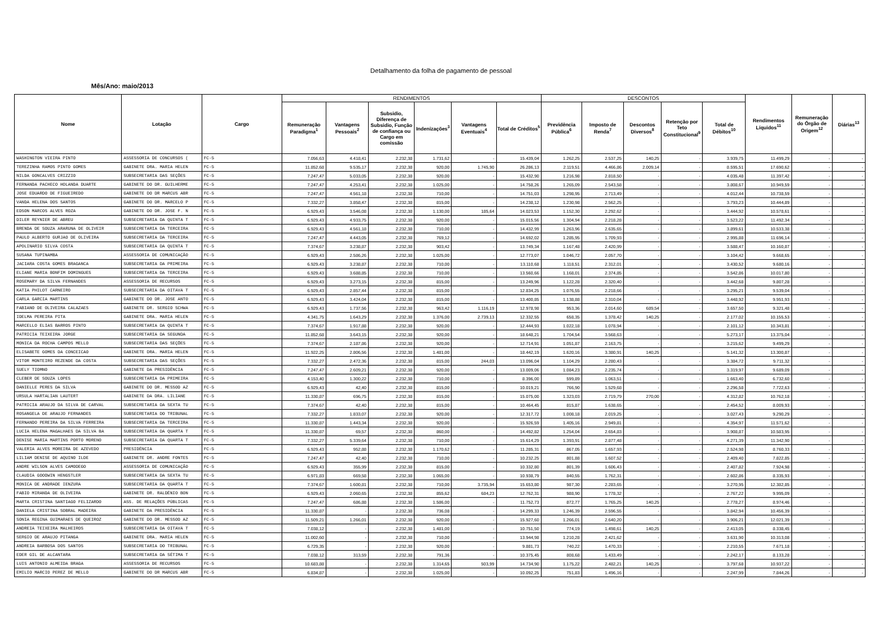Detalhamento da folha de pagamento de pessoal
Mês/Ano: maio/2013
| Nome | Lotação | Cargo | RENDIMENTOS | | | | | | DESCONTOS | | | | | Rendimentos Líquidos<sup>11</sup> | Remuneração do Órgão de Origem<sup>12</sup> | Diárias<sup>13</sup> |
| --- | --- | --- | --- | --- | --- | --- | --- | --- | --- | --- | --- | --- | --- | --- | --- | --- |
| | | | Remuneração Paradigma<sup>1</sup> | Vantagens Pessoais<sup>2</sup> | Subsidio, Diferença de Subsidio, Função de confiança ou Cargo em comissão | Indenizações<sup>3</sup> | Vantagens Eventuais<sup>4</sup> | Total de Créditos<sup>5</sup> | Previdência Pública<sup>6</sup> | Imposto de Renda<sup>7</sup> | Descontos Diversos<sup>8</sup> | Retenção por Teto Constitucional<sup>9</sup> | Total de Débitos<sup>10</sup> | | | |
| WASHINGTON VIEIRA PINTO | ASSESSORIA DE CONCURSOS ( | FC-5 | 7.056,63 | 4.418,41 | 2.232,38 | 1.731,62 | - | 15.439,04 | 1.262,25 | 2.537,25 | 140,25 | - | 3.939,75 | 11.499,29 | - | - |
| TEREZINHA RAMOS PINTO GOMES | GABINETE DRA. MARIA HELEN | FC-5 | 11.852,68 | 9.535,17 | 2.232,38 | 920,00 | 1.745,90 | 26.286,13 | 2.119,51 | 4.466,86 | 2.009,14 | - | 8.595,51 | 17.690,62 | - | - |
| NILDA GONCALVES CRIZZIO | SUBSECRETARIA DAS SEÇÕES | FC-5 | 7.247,47 | 5.033,05 | 2.232,38 | 920,00 | - | 15.432,90 | 1.216,98 | 2.818,50 | - | - | 4.035,48 | 11.397,42 | - | - |
| FERNANDA PACHECO HOLANDA DUARTE | GABINETE DO DR. GUILHERME | FC-5 | 7.247,47 | 4.253,41 | 2.232,38 | 1.025,00 | - | 14.758,26 | 1.265,09 | 2.543,58 | - | - | 3.808,67 | 10.949,59 | - | - |
| JOSE EDUARDO DE FIGUEIREDO | GABINETE DO DR MARCUS ABR | FC-5 | 7.247,47 | 4.561,18 | 2.232,38 | 710,00 | - | 14.751,03 | 1.298,95 | 2.713,49 | - | - | 4.012,44 | 10.738,59 | - | - |
| VANDA HELENA DOS SANTOS | GABINETE DO DR. MARCELO P | FC-5 | 7.332,27 | 3.858,47 | 2.232,38 | 815,00 | - | 14.238,12 | 1.230,98 | 2.562,25 | - | - | 3.793,23 | 10.444,89 | - | - |
| EDSON MARCOS ALVES ROZA | GABINETE DO DR. JOSE F. N | FC-5 | 6.929,43 | 3.546,08 | 2.232,38 | 1.130,00 | 185,64 | 14.023,53 | 1.152,30 | 2.292,62 | - | - | 3.444,92 | 10.578,61 | - | - |
| DILER REYNIER DE ABREU | SUBSECRETARIA DA QUINTA T | FC-5 | 6.929,43 | 4.933,75 | 2.232,38 | 920,00 | - | 15.015,56 | 1.304,94 | 2.218,28 | - | - | 3.523,22 | 11.492,34 | - | - |
| BRENDA DE SOUZA ARARUNA DE OLIVEIR | SUBSECRETARIA DA TERCEIRA | FC-5 | 6.929,43 | 4.561,18 | 2.232,38 | 710,00 | - | 14.432,99 | 1.263,96 | 2.635,65 | - | - | 3.899,61 | 10.533,38 | - | - |
| PAULO ALBERTO GURJAO DE OLIVEIRA | SUBSECRETARIA DA TERCEIRA | FC-5 | 7.247,47 | 4.443,05 | 2.232,38 | 769,12 | - | 14.692,02 | 1.285,95 | 1.709,93 | - | - | 2.995,88 | 11.696,14 | - | - |
| APOLINARIO SILVA COSTA | SUBSECRETARIA DA QUINTA T | FC-5 | 7.374,67 | 3.238,87 | 2.232,38 | 903,42 | - | 13.749,34 | 1.167,48 | 2.420,99 | - | - | 3.588,47 | 10.160,87 | - | - |
| SUSANA TUPINAMBA | ASSESSORIA DE COMUNICAÇÃO | FC-5 | 6.929,43 | 2.586,26 | 2.232,38 | 1.025,00 | - | 12.773,07 | 1.046,72 | 2.057,70 | - | - | 3.104,42 | 9.668,65 | - | - |
| JACIARA COSTA GOMES BRAGANCA | SUBSECRETARIA DA PRIMEIRA | FC-5 | 6.929,43 | 3.238,87 | 2.232,38 | 710,00 | - | 13.110,68 | 1.118,51 | 2.312,01 | - | - | 3.430,52 | 9.680,16 | - | - |
| ELIANE MARIA BONFIM DOMINGUES | SUBSECRETARIA DA TERCEIRA | FC-5 | 6.929,43 | 3.688,85 | 2.232,38 | 710,00 | - | 13.560,66 | 1.168,01 | 2.374,85 | - | - | 3.542,86 | 10.017,80 | - | - |
| ROSEMARY DA SILVA FERNANDES | ASSESSORIA DE RECURSOS | FC-5 | 6.929,43 | 3.273,15 | 2.232,38 | 815,00 | - | 13.249,96 | 1.122,28 | 2.320,40 | - | - | 3.442,68 | 9.807,28 | - | - |
| KATIA PHILOT CARNEIRO | SUBSECRETARIA DA OITAVA T | FC-5 | 6.929,43 | 2.857,44 | 2.232,38 | 815,00 | - | 12.834,25 | 1.076,55 | 2.218,66 | - | - | 3.295,21 | 9.539,04 | - | - |
| CARLA GARCIA MARTINS | GABINETE DO DR. JOSE ANTO | FC-5 | 6.929,43 | 3.424,04 | 2.232,38 | 815,00 | - | 13.400,85 | 1.138,88 | 2.310,04 | - | - | 3.448,92 | 9.951,93 | - | - |
| FABIANO DE OLIVEIRA CALAZAES | GABINETE DR. SERGIO SCHWA | FC-5 | 6.929,43 | 1.737,56 | 2.232,38 | 963,42 | 1.116,19 | 12.978,98 | 953,36 | 2.014,60 | 689,54 | - | 3.657,50 | 9.321,48 | - | - |
| IDELMA PEREIRA PITA | GABINETE DRA. MARIA HELEN | FC-5 | 4.341,75 | 1.643,29 | 2.232,38 | 1.376,00 | 2.739,13 | 12.332,55 | 658,35 | 1.378,42 | 140,25 | - | 2.177,02 | 10.155,53 | - | - |
| MARCELLO ELIAS BARROS PINTO | SUBSECRETARIA DA QUINTA T | FC-5 | 7.374,67 | 1.917,88 | 2.232,38 | 920,00 | - | 12.444,93 | 1.022,18 | 1.078,94 | - | - | 2.101,12 | 10.343,81 | - | - |
| PATRICIA TEIXEIRA JORGE | SUBSECRETARIA DA SEGUNDA | FC-5 | 11.852,68 | 3.643,15 | 2.232,38 | 920,00 | - | 18.648,21 | 1.704,54 | 3.568,63 | - | - | 5.273,17 | 13.375,04 | - | - |
| MONICA DA ROCHA CAMPOS MELLO | SUBSECRETARIA DAS SEÇÕES | FC-5 | 7.374,67 | 2.187,86 | 2.232,38 | 920,00 | - | 12.714,91 | 1.051,87 | 2.163,75 | - | - | 3.215,62 | 9.499,29 | - | - |
| ELISABETE GOMES DA CONCEICAO | GABINETE DRA. MARIA HELEN | FC-5 | 11.922,25 | 2.806,56 | 2.232,38 | 1.481,00 | - | 18.442,19 | 1.620,16 | 3.380,91 | 140,25 | - | 5.141,32 | 13.300,87 | - | - |
| VITOR MONTEIRO REZENDE DA COSTA | SUBSECRETARIA DAS SEÇÕES | FC-5 | 7.332,27 | 2.472,36 | 2.232,38 | 815,00 | 244,03 | 13.096,04 | 1.104,29 | 2.280,43 | - | - | 3.384,72 | 9.711,32 | - | - |
| SUELY TIOMNO | GABINETE DA PRESIDÊNCIA | FC-5 | 7.247,47 | 2.609,21 | 2.232,38 | 920,00 | - | 13.009,06 | 1.084,23 | 2.235,74 | - | - | 3.319,97 | 9.689,09 | - | - |
| CLEBER DE SOUZA LOPES | SUBSECRETARIA DA PRIMEIRA | FC-5 | 4.153,40 | 1.300,22 | 2.232,38 | 710,00 | - | 8.396,00 | 599,89 | 1.063,51 | - | - | 1.663,40 | 6.732,60 | - | - |
| DANIELLE PERES DA SILVA | GABINETE DO DR. MESSOD AZ | FC-5 | 6.929,43 | 42,40 | 2.232,38 | 815,00 | - | 10.019,21 | 766,90 | 1.529,68 | - | - | 2.296,58 | 7.722,63 | - | - |
| URSULA HARTALIAN LAUTERT | GABINETE DA DRA. LILIANE | FC-5 | 11.330,87 | 696,75 | 2.232,38 | 815,00 | - | 15.075,00 | 1.323,03 | 2.719,79 | 270,00 | - | 4.312,82 | 10.762,18 | - | - |
| PATRICIA ARAUJO DA SILVA DE CARVAL | SUBSECRETARIA DA SEXTA TU | FC-5 | 7.374,67 | 42,40 | 2.232,38 | 815,00 | - | 10.464,45 | 815,87 | 1.638,65 | - | - | 2.454,52 | 8.009,93 | - | - |
| ROSANGELA DE ARAUJO FERNANDES | SUBSECRETARIA DO TRIBUNAL | FC-5 | 7.332,27 | 1.833,07 | 2.232,38 | 920,00 | - | 12.317,72 | 1.008,18 | 2.019,25 | - | - | 3.027,43 | 9.290,29 | - | - |
| FERNANDO PEREIRA DA SILVA FERREIRA | SUBSECRETARIA DA TERCEIRA | FC-5 | 11.330,87 | 1.443,34 | 2.232,38 | 920,00 | - | 15.926,59 | 1.405,16 | 2.949,81 | - | - | 4.354,97 | 11.571,62 | - | - |
| LUCIA HELENA MAGALHAES DA SILVA BA | SUBSECRETARIA DA QUARTA T | FC-5 | 11.330,87 | 69,57 | 2.232,38 | 860,00 | - | 14.492,82 | 1.254,04 | 2.654,83 | - | - | 3.908,87 | 10.583,95 | - | - |
| DENISE MARIA MARTINS PORTO MORENO | SUBSECRETARIA DA QUARTA T | FC-5 | 7.332,27 | 5.339,64 | 2.232,38 | 710,00 | - | 15.614,29 | 1.393,91 | 2.877,48 | - | - | 4.271,39 | 11.342,90 | - | - |
| VALERIA ALVES MOREIRA DE AZEVEDO | PRESIDÊNCIA | FC-5 | 6.929,43 | 952,88 | 2.232,38 | 1.170,62 | - | 11.285,31 | 867,05 | 1.657,93 | - | - | 2.524,98 | 8.760,33 | - | - |
| LILIAM DENISE DE AQUINO ILDE | GABINETE DR. ANDRE FONTES | FC-5 | 7.247,47 | 42,40 | 2.232,38 | 710,00 | - | 10.232,25 | 801,88 | 1.607,52 | - | - | 2.409,40 | 7.822,85 | - | - |
| ANDRE WILSON ALVES CAMODEGO | ASSESSORIA DE COMUNICAÇÃO | FC-5 | 6.929,43 | 355,99 | 2.232,38 | 815,00 | - | 10.332,80 | 801,39 | 1.606,43 | - | - | 2.407,82 | 7.924,98 | - | - |
| CLAUDIA GOODWIN HENGSTLER | SUBSECRETARIA DA SEXTA TU | FC-5 | 6.971,83 | 669,58 | 2.232,38 | 1.065,00 | - | 10.938,79 | 840,55 | 1.762,31 | - | - | 2.602,86 | 8.335,93 | - | - |
| MONICA DE ANDRADE IENZURA | SUBSECRETARIA DA QUARTA T | FC-5 | 7.374,67 | 1.600,81 | 2.232,38 | 710,00 | 3.735,94 | 15.653,80 | 987,30 | 2.283,65 | - | - | 3.270,95 | 12.382,85 | - | - |
| FABIO MIRANDA DE OLIVEIRA | GABINETE DR. RALDÊNIO BON | FC-5 | 6.929,43 | 2.060,65 | 2.232,38 | 855,62 | 684,23 | 12.762,31 | 988,90 | 1.778,32 | - | - | 2.767,22 | 9.995,09 | - | - |
| MARTA CRISTINA SANTIAGO FELIZARDO | ASS. DE RELAÇÕES PÚBLICAS | FC-5 | 7.247,47 | 686,88 | 2.232,38 | 1.586,00 | - | 11.752,73 | 872,77 | 1.765,25 | 140,25 | - | 2.778,27 | 8.974,46 | - | - |
| DANIELA CRISTINA SOBRAL MADEIRA | GABINETE DA PRESIDÊNCIA | FC-5 | 11.330,87 | - | 2.232,38 | 736,08 | - | 14.299,33 | 1.246,39 | 2.596,55 | - | - | 3.842,94 | 10.456,39 | - | - |
| SONIA REGINA GUIMARAES DE QUEIROZ | GABINETE DO DR. MESSOD AZ | FC-5 | 11.509,21 | 1.266,01 | 2.232,38 | 920,00 | - | 15.927,60 | 1.266,01 | 2.640,20 | - | - | 3.906,21 | 12.021,39 | - | - |
| ANDREIA TEIXEIRA MALHEIROS | SUBSECRETARIA DA OITAVA T | FC-5 | 7.038,12 | - | 2.232,38 | 1.481,00 | - | 10.751,50 | 774,19 | 1.498,61 | 140,25 | - | 2.413,05 | 8.338,45 | - | - |
| SERGIO DE ARAUJO PITANGA | GABINETE DRA. MARIA HELEN | FC-5 | 11.002,60 | - | 2.232,38 | 710,00 | - | 13.944,98 | 1.210,28 | 2.421,62 | - | - | 3.631,90 | 10.313,08 | - | - |
| ANDREIA BARBOSA DOS SANTOS | SUBSECRETARIA DO TRIBUNAL | FC-5 | 6.729,35 | - | 2.232,38 | 920,00 | - | 9.881,73 | 740,22 | 1.470,33 | - | - | 2.210,55 | 7.671,18 | - | - |
| EDER GIL DE ALCANTARA | SUBSECRETARIA DA SÉTIMA T | FC-5 | 7.038,12 | 313,59 | 2.232,38 | 791,36 | - | 10.375,45 | 808,68 | 1.433,49 | - | - | 2.242,17 | 8.133,28 | - | - |
| LUIS ANTONIO ALMEIDA BRAGA | ASSESSORIA DE RECURSOS | FC-5 | 10.683,88 | - | 2.232,38 | 1.314,65 | 503,99 | 14.734,90 | 1.175,22 | 2.482,21 | 140,25 | - | 3.797,68 | 10.937,22 | - | - |
| EMILIO MARCIO PEREZ DE MELLO | GABINETE DO DR MARCUS ABR | FC-5 | 6.834,87 | - | 2.232,38 | 1.025,00 | - | 10.092,25 | 751,83 | 1.496,16 | - | - | 2.247,99 | 7.844,26 | - | - |